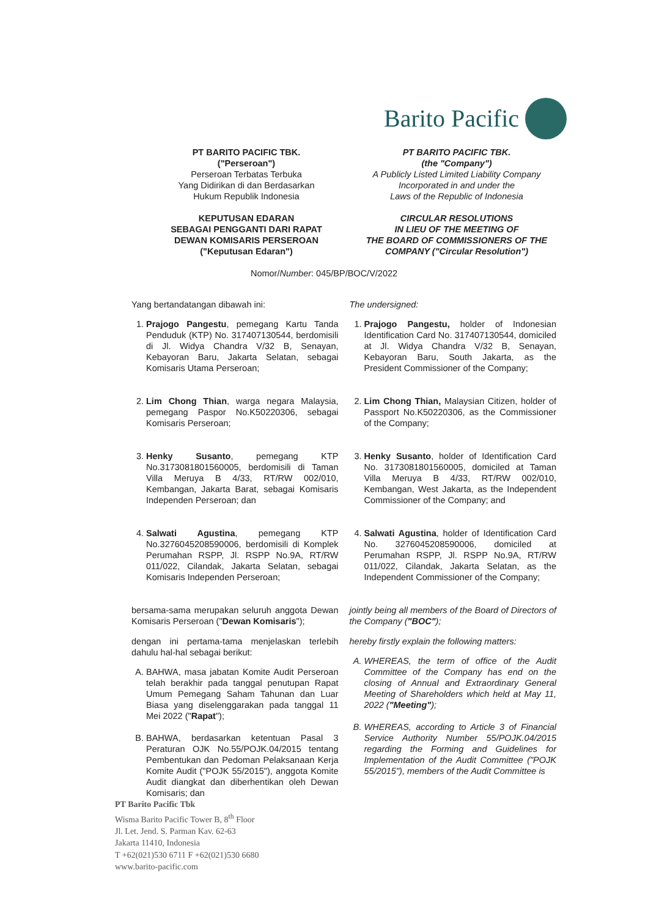Barito Pacific
PT BARITO PACIFIC TBK.
("Perseroan")
Perseroan Terbatas Terbuka
Yang Didirikan di dan Berdasarkan
Hukum Republik Indonesia
KEPUTUSAN EDARAN
SEBAGAI PENGGANTI DARI RAPAT
DEWAN KOMISARIS PERSEROAN
("Keputusan Edaran")
PT BARITO PACIFIC TBK.
(the "Company")
A Publicly Listed Limited Liability Company
Incorporated in and under the
Laws of the Republic of Indonesia
CIRCULAR RESOLUTIONS
IN LIEU OF THE MEETING OF
THE BOARD OF COMMISSIONERS OF THE
COMPANY ("Circular Resolution")
Nomor/Number: 045/BP/BOC/V/2022
Yang bertandatangan dibawah ini:
1. Prajogo Pangestu, pemegang Kartu Tanda Penduduk (KTP) No. 317407130544, berdomisili di Jl. Widya Chandra V/32 B, Senayan, Kebayoran Baru, Jakarta Selatan, sebagai Komisaris Utama Perseroan;
2. Lim Chong Thian, warga negara Malaysia, pemegang Paspor No.K50220306, sebagai Komisaris Perseroan;
3. Henky Susanto, pemegang KTP No.3173081801560005, berdomisili di Taman Villa Meruya B 4/33, RT/RW 002/010, Kembangan, Jakarta Barat, sebagai Komisaris Independen Perseroan; dan
4. Salwati Agustina, pemegang KTP No.3276045208590006, berdomisili di Komplek Perumahan RSPP, Jl. RSPP No.9A, RT/RW 011/022, Cilandak, Jakarta Selatan, sebagai Komisaris Independen Perseroan;
bersama-sama merupakan seluruh anggota Dewan Komisaris Perseroan ("Dewan Komisaris");
dengan ini pertama-tama menjelaskan terlebih dahulu hal-hal sebagai berikut:
A. BAHWA, masa jabatan Komite Audit Perseroan telah berakhir pada tanggal penutupan Rapat Umum Pemegang Saham Tahunan dan Luar Biasa yang diselenggarakan pada tanggal 11 Mei 2022 ("Rapat");
B. BAHWA, berdasarkan ketentuan Pasal 3 Peraturan OJK No.55/POJK.04/2015 tentang Pembentukan dan Pedoman Pelaksanaan Kerja Komite Audit ("POJK 55/2015"), anggota Komite Audit diangkat dan diberhentikan oleh Dewan Komisaris; dan
The undersigned:
1. Prajogo Pangestu, holder of Indonesian Identification Card No. 317407130544, domiciled at Jl. Widya Chandra V/32 B, Senayan, Kebayoran Baru, South Jakarta, as the President Commissioner of the Company;
2. Lim Chong Thian, Malaysian Citizen, holder of Passport No.K50220306, as the Commissioner of the Company;
3. Henky Susanto, holder of Identification Card No. 3173081801560005, domiciled at Taman Villa Meruya B 4/33, RT/RW 002/010, Kembangan, West Jakarta, as the Independent Commissioner of the Company; and
4. Salwati Agustina, holder of Identification Card No. 3276045208590006, domiciled at Perumahan RSPP, Jl. RSPP No.9A, RT/RW 011/022, Cilandak, Jakarta Selatan, as the Independent Commissioner of the Company;
jointly being all members of the Board of Directors of the Company ("BOC");
hereby firstly explain the following matters:
A. WHEREAS, the term of office of the Audit Committee of the Company has end on the closing of Annual and Extraordinary General Meeting of Shareholders which held at May 11, 2022 ("Meeting");
B. WHEREAS, according to Article 3 of Financial Service Authority Number 55/POJK.04/2015 regarding the Forming and Guidelines for Implementation of the Audit Committee ("POJK 55/2015"), members of the Audit Committee is
PT Barito Pacific Tbk
Wisma Barito Pacific Tower B, 8<sup>th</sup> Floor
Jl. Let. Jend. S. Parman Kav. 62-63
Jakarta 11410, Indonesia
T +62(021)530 6711 F +62(021)530 6680
www.barito-pacific.com